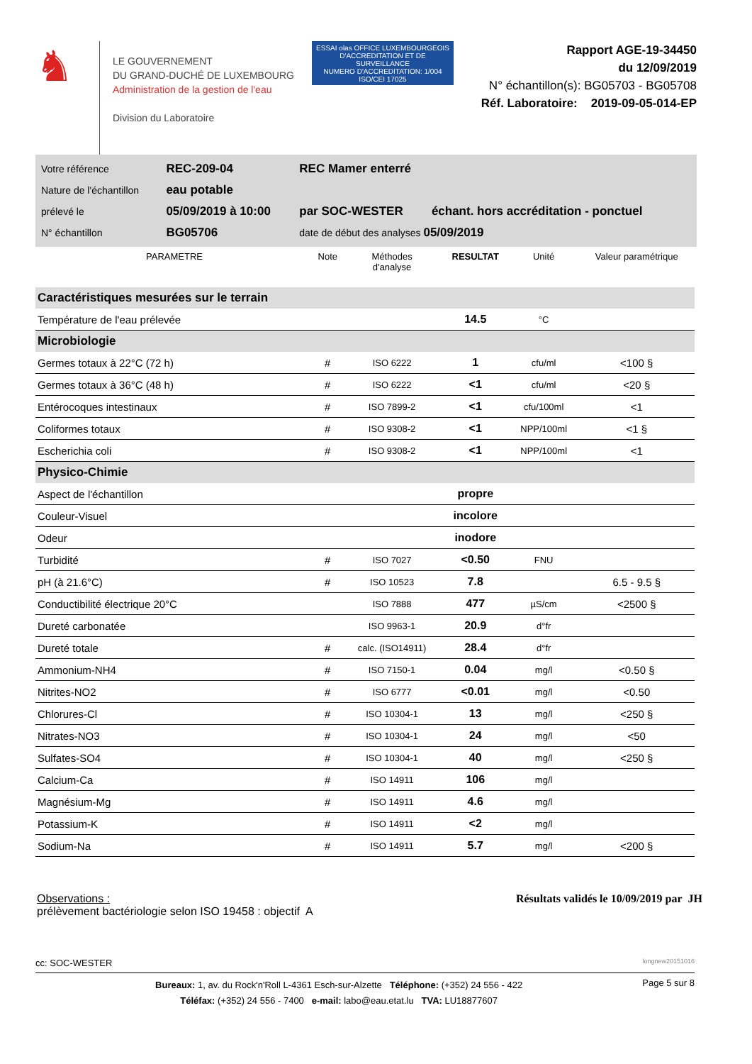♞
LE GOUVERNEMENT
DU GRAND-DUCHÉ DE LUXEMBOURG
Administration de la gestion de l'eau
Division du Laboratoire
ESSAI olas OFFICE LUXEMBOURGEOIS D'ACCREDITATION ET DE SURVEILLANCE
NUMERO D'ACCREDITATION: 1/004 ISO/CEI 17025
Rapport AGE-19-34450
du 12/09/2019
N° échantillon(s): BG05703 - BG05708
Réf. Laboratoire: 2019-09-05-014-EP
| Votre référence | REC-209-04 | REC Mamer enterré | |
| Nature de l'échantillon | eau potable | | |
| prélevé le | 05/09/2019 à 10:00 | par SOC-WESTER | échant. hors accréditation - ponctuel |
| N° échantillon | BG05706 | date de début des analyses 05/09/2019 | |
| PARAMETRE | Note | Méthodes d'analyse | RESULTAT | Unité | Valeur paramétrique |
| --- | --- | --- | --- | --- | --- |
| Caractéristiques mesurées sur le terrain | | | | | |
| Température de l'eau prélevée | | | 14.5 | °C | |
| Microbiologie | | | | | |
| Germes totaux à 22°C (72 h) | # | ISO 6222 | 1 | cfu/ml | <100 § |
| Germes totaux à 36°C (48 h) | # | ISO 6222 | <1 | cfu/ml | <20 § |
| Entérocoques intestinaux | # | ISO 7899-2 | <1 | cfu/100ml | <1 |
| Coliformes totaux | # | ISO 9308-2 | <1 | NPP/100ml | <1 § |
| Escherichia coli | # | ISO 9308-2 | <1 | NPP/100ml | <1 |
| Physico-Chimie | | | | | |
| Aspect de l'échantillon | | | propre | | |
| Couleur-Visuel | | | incolore | | |
| Odeur | | | inodore | | |
| Turbidité | # | ISO 7027 | <0.50 | FNU | |
| pH (à 21.6°C) | # | ISO 10523 | 7.8 | | 6.5 - 9.5 § |
| Conductibilité électrique 20°C | | ISO 7888 | 477 | µS/cm | <2500 § |
| Dureté carbonatée | | ISO 9963-1 | 20.9 | d°fr | |
| Dureté totale | # | calc. (ISO14911) | 28.4 | d°fr | |
| Ammonium-NH4 | # | ISO 7150-1 | 0.04 | mg/l | <0.50 § |
| Nitrites-NO2 | # | ISO 6777 | <0.01 | mg/l | <0.50 |
| Chlorures-Cl | # | ISO 10304-1 | 13 | mg/l | <250 § |
| Nitrates-NO3 | # | ISO 10304-1 | 24 | mg/l | <50 |
| Sulfates-SO4 | # | ISO 10304-1 | 40 | mg/l | <250 § |
| Calcium-Ca | # | ISO 14911 | 106 | mg/l | |
| Magnésium-Mg | # | ISO 14911 | 4.6 | mg/l | |
| Potassium-K | # | ISO 14911 | <2 | mg/l | |
| Sodium-Na | # | ISO 14911 | 5.7 | mg/l | <200 § |
Observations :
prélèvement bactériologie selon ISO 19458 : objectif A
Résultats validés le 10/09/2019 par JH
cc: SOC-WESTER longnew20151016
Bureaux: 1, av. du Rock'n'Roll L-4361 Esch-sur-Alzette Téléphone: (+352) 24 556 - 422
Téléfax: (+352) 24 556 - 7400 e-mail: labo@eau.etat.lu TVA: LU18877607
Page 5 sur 8